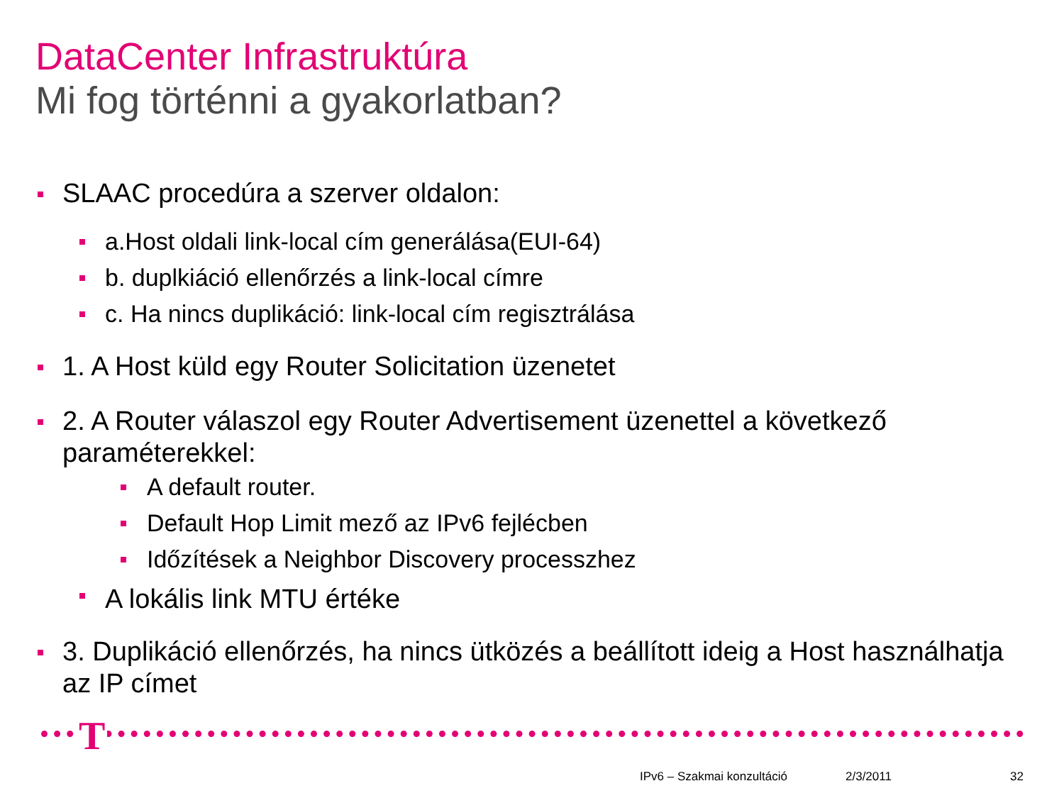DataCenter Infrastruktúra
Mi fog történni a gyakorlatban?
SLAAC procedúra a szerver oldalon:
a.Host oldali link-local cím generálása(EUI-64)
b. duplkiáció ellenőrzés a link-local címre
c. Ha nincs duplikáció: link-local cím regisztrálása
1. A Host küld egy Router Solicitation üzenetet
2. A Router válaszol egy Router Advertisement üzenettel a következő paraméterekkel:
A default router.
Default Hop Limit mező az IPv6 fejlécben
Időzítések a Neighbor Discovery processzhez
A lokális link MTU értéke
3. Duplikáció ellenőrzés, ha nincs ütközés a beállított ideig a Host használhatja az IP címet
T
IPv6 – Szakmai konzultáció 2/3/2011 32